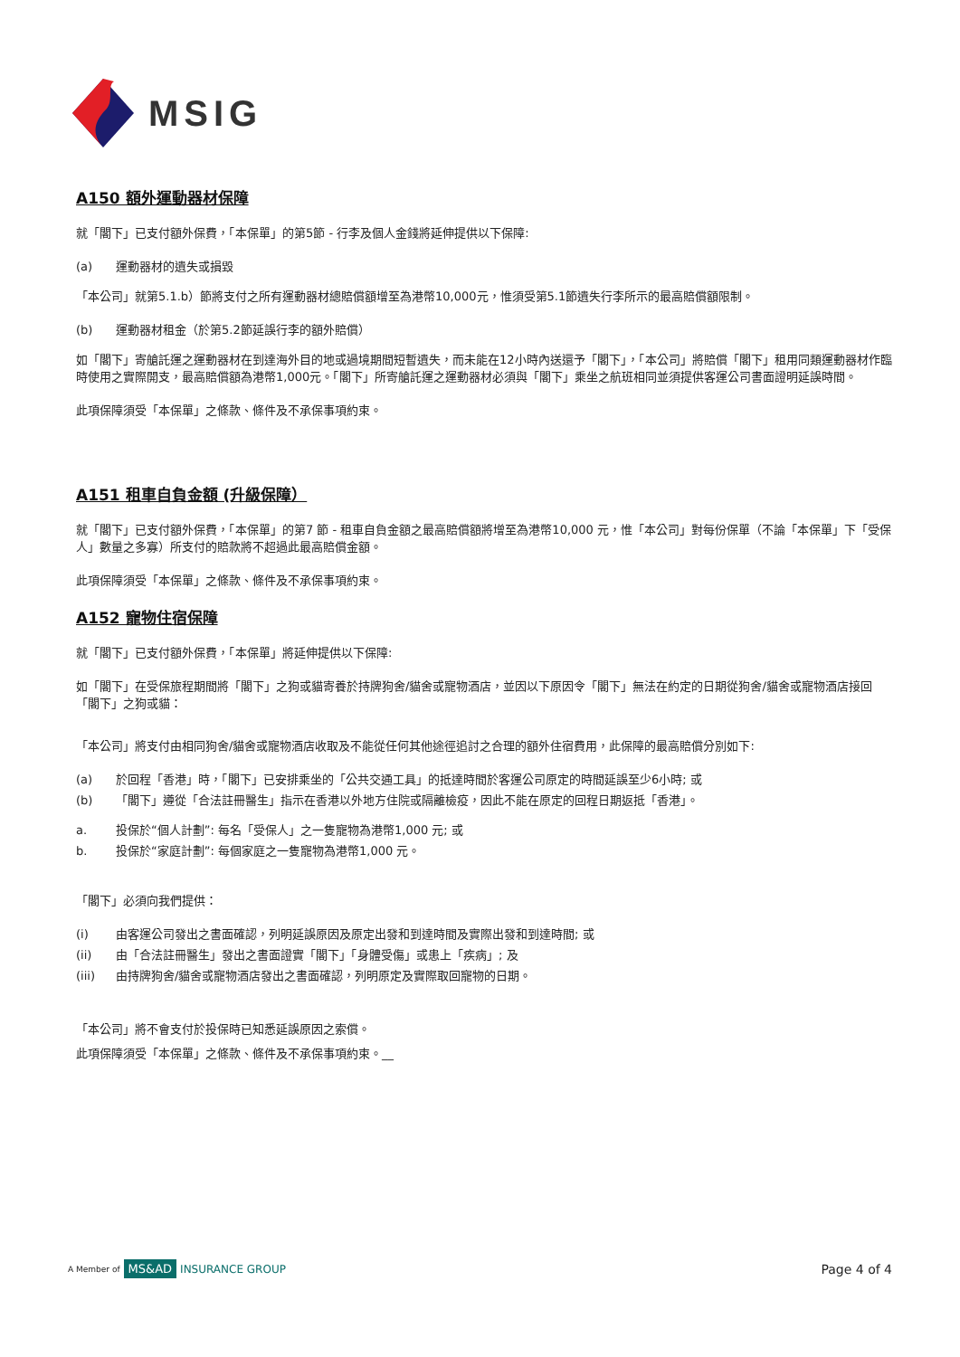MSIG
A150 額外運動器材保障
就「閣下」已支付額外保費，「本保單」的第5節 - 行李及個人金錢將延伸提供以下保障:
(a) 運動器材的遺失或損毀
「本公司」就第5.1.b）節將支付之所有運動器材總賠償額增至為港幣10,000元，惟須受第5.1節遺失行李所示的最高賠償額限制。
(b) 運動器材租金（於第5.2節延誤行李的額外賠償）
如「閣下」寄艙託運之運動器材在到達海外目的地或過境期間短暫遺失，而未能在12小時內送還予「閣下」，「本公司」將賠償「閣下」租用同類運動器材作臨時使用之實際開支，最高賠償額為港幣1,000元。「閣下」所寄艙託運之運動器材必須與「閣下」乘坐之航班相同並須提供客運公司書面證明延誤時間。
此項保障須受「本保單」之條款、條件及不承保事項約束。
A151 租車自負金額 (升級保障）
就「閣下」已支付額外保費，「本保單」的第7 節 - 租車自負金額之最高賠償額將增至為港幣10,000 元，惟「本公司」對每份保單（不論「本保單」下「受保人」數量之多寡）所支付的賠款將不超過此最高賠償金額。
此項保障須受「本保單」之條款、條件及不承保事項約束。
A152 寵物住宿保障
就「閣下」已支付額外保費，「本保單」將延伸提供以下保障:
如「閣下」在受保旅程期間將「閣下」之狗或貓寄養於持牌狗舍/貓舍或寵物酒店，並因以下原因令「閣下」無法在約定的日期從狗舍/貓舍或寵物酒店接回「閣下」之狗或貓：
「本公司」將支付由相同狗舍/貓舍或寵物酒店收取及不能從任何其他途徑追討之合理的額外住宿費用，此保障的最高賠償分別如下:
(a) 於回程「香港」時，「閣下」已安排乘坐的「公共交通工具」的抵達時間於客運公司原定的時間延誤至少6小時; 或
(b) 「閣下」遵從「合法註冊醫生」指示在香港以外地方住院或隔離檢疫，因此不能在原定的回程日期返抵「香港」。
a. 投保於“個人計劃”: 每名「受保人」之一隻寵物為港幣1,000 元; 或
b. 投保於“家庭計劃”: 每個家庭之一隻寵物為港幣1,000 元。
「閣下」必須向我們提供：
(i) 由客運公司發出之書面確認，列明延誤原因及原定出發和到達時間及實際出發和到達時間; 或
(ii) 由「合法註冊醫生」發出之書面證實「閣下」「身體受傷」或患上「疾病」; 及
(iii) 由持牌狗舍/貓舍或寵物酒店發出之書面確認，列明原定及實際取回寵物的日期。
「本公司」將不會支付於投保時已知悉延誤原因之索償。
此項保障須受「本保單」之條款、條件及不承保事項約束。__
A Member of MS&AD INSURANCE GROUP
Page 4 of 4